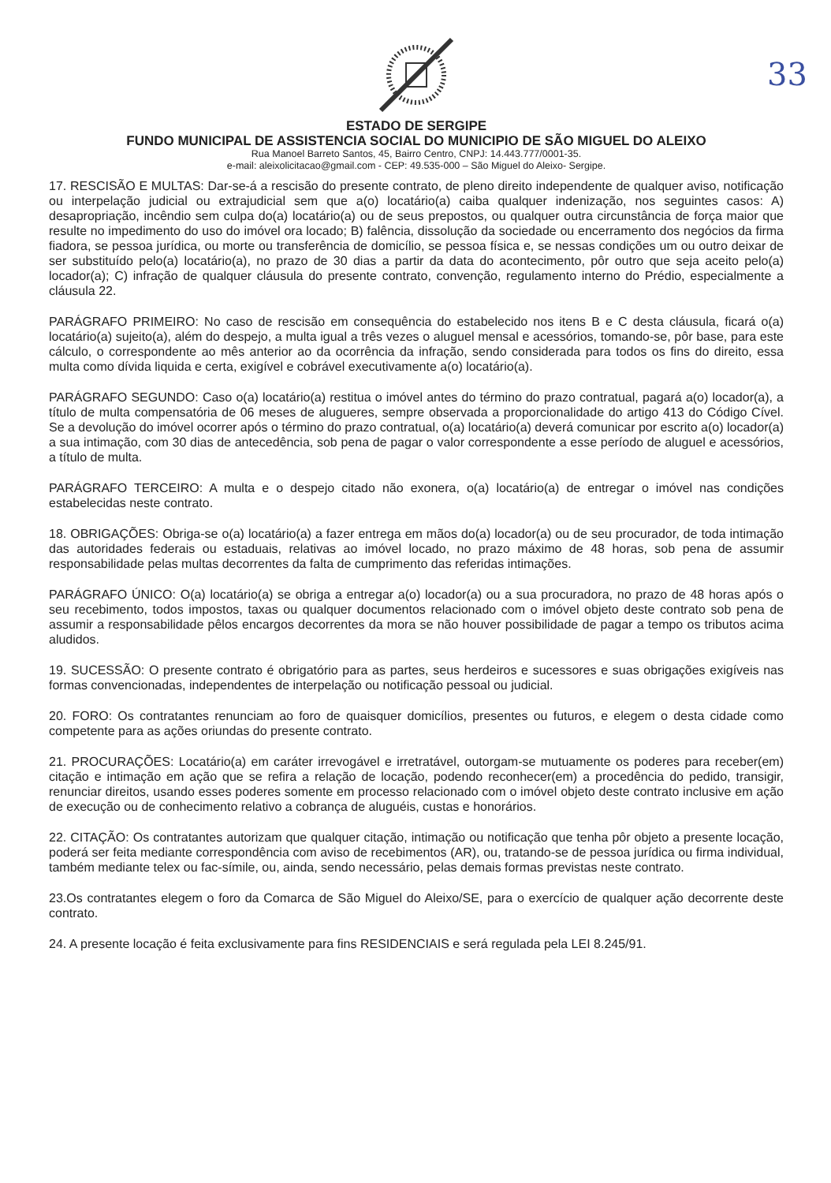33
ESTADO DE SERGIPE
FUNDO MUNICIPAL DE ASSISTENCIA SOCIAL DO MUNICIPIO DE SÃO MIGUEL DO ALEIXO
Rua Manoel Barreto Santos, 45, Bairro Centro, CNPJ: 14.443.777/0001-35.
e-mail: aleixolicitacao@gmail.com - CEP: 49.535-000 – São Miguel do Aleixo- Sergipe.
17. RESCISÃO E MULTAS: Dar-se-á a rescisão do presente contrato, de pleno direito independente de qualquer aviso, notificação ou interpelação judicial ou extrajudicial sem que a(o) locatário(a) caiba qualquer indenização, nos seguintes casos: A) desapropriação, incêndio sem culpa do(a) locatário(a) ou de seus prepostos, ou qualquer outra circunstância de força maior que resulte no impedimento do uso do imóvel ora locado; B) falência, dissolução da sociedade ou encerramento dos negócios da firma fiadora, se pessoa jurídica, ou morte ou transferência de domicílio, se pessoa física e, se nessas condições um ou outro deixar de ser substituído pelo(a) locatário(a), no prazo de 30 dias a partir da data do acontecimento, pôr outro que seja aceito pelo(a) locador(a); C) infração de qualquer cláusula do presente contrato, convenção, regulamento interno do Prédio, especialmente a cláusula 22.
PARÁGRAFO PRIMEIRO: No caso de rescisão em consequência do estabelecido nos itens B e C desta cláusula, ficará o(a) locatário(a) sujeito(a), além do despejo, a multa igual a três vezes o aluguel mensal e acessórios, tomando-se, pôr base, para este cálculo, o correspondente ao mês anterior ao da ocorrência da infração, sendo considerada para todos os fins do direito, essa multa como dívida liquida e certa, exigível e cobrável executivamente a(o) locatário(a).
PARÁGRAFO SEGUNDO: Caso o(a) locatário(a) restitua o imóvel antes do término do prazo contratual, pagará a(o) locador(a), a título de multa compensatória de 06 meses de alugueres, sempre observada a proporcionalidade do artigo 413 do Código Cível. Se a devolução do imóvel ocorrer após o término do prazo contratual, o(a) locatário(a) deverá comunicar por escrito a(o) locador(a) a sua intimação, com 30 dias de antecedência, sob pena de pagar o valor correspondente a esse período de aluguel e acessórios, a título de multa.
PARÁGRAFO TERCEIRO: A multa e o despejo citado não exonera, o(a) locatário(a) de entregar o imóvel nas condições estabelecidas neste contrato.
18. OBRIGAÇÕES: Obriga-se o(a) locatário(a) a fazer entrega em mãos do(a) locador(a) ou de seu procurador, de toda intimação das autoridades federais ou estaduais, relativas ao imóvel locado, no prazo máximo de 48 horas, sob pena de assumir responsabilidade pelas multas decorrentes da falta de cumprimento das referidas intimações.
PARÁGRAFO ÚNICO: O(a) locatário(a) se obriga a entregar a(o) locador(a) ou a sua procuradora, no prazo de 48 horas após o seu recebimento, todos impostos, taxas ou qualquer documentos relacionado com o imóvel objeto deste contrato sob pena de assumir a responsabilidade pêlos encargos decorrentes da mora se não houver possibilidade de pagar a tempo os tributos acima aludidos.
19. SUCESSÃO: O presente contrato é obrigatório para as partes, seus herdeiros e sucessores e suas obrigações exigíveis nas formas convencionadas, independentes de interpelação ou notificação pessoal ou judicial.
20. FORO: Os contratantes renunciam ao foro de quaisquer domicílios, presentes ou futuros, e elegem o desta cidade como competente para as ações oriundas do presente contrato.
21. PROCURAÇÕES: Locatário(a) em caráter irrevogável e irretratável, outorgam-se mutuamente os poderes para receber(em) citação e intimação em ação que se refira a relação de locação, podendo reconhecer(em) a procedência do pedido, transigir, renunciar direitos, usando esses poderes somente em processo relacionado com o imóvel objeto deste contrato inclusive em ação de execução ou de conhecimento relativo a cobrança de aluguéis, custas e honorários.
22. CITAÇÃO: Os contratantes autorizam que qualquer citação, intimação ou notificação que tenha pôr objeto a presente locação, poderá ser feita mediante correspondência com aviso de recebimentos (AR), ou, tratando-se de pessoa jurídica ou firma individual, também mediante telex ou fac-símile, ou, ainda, sendo necessário, pelas demais formas previstas neste contrato.
23.Os contratantes elegem o foro da Comarca de São Miguel do Aleixo/SE, para o exercício de qualquer ação decorrente deste contrato.
24. A presente locação é feita exclusivamente para fins RESIDENCIAIS e será regulada pela LEI 8.245/91.